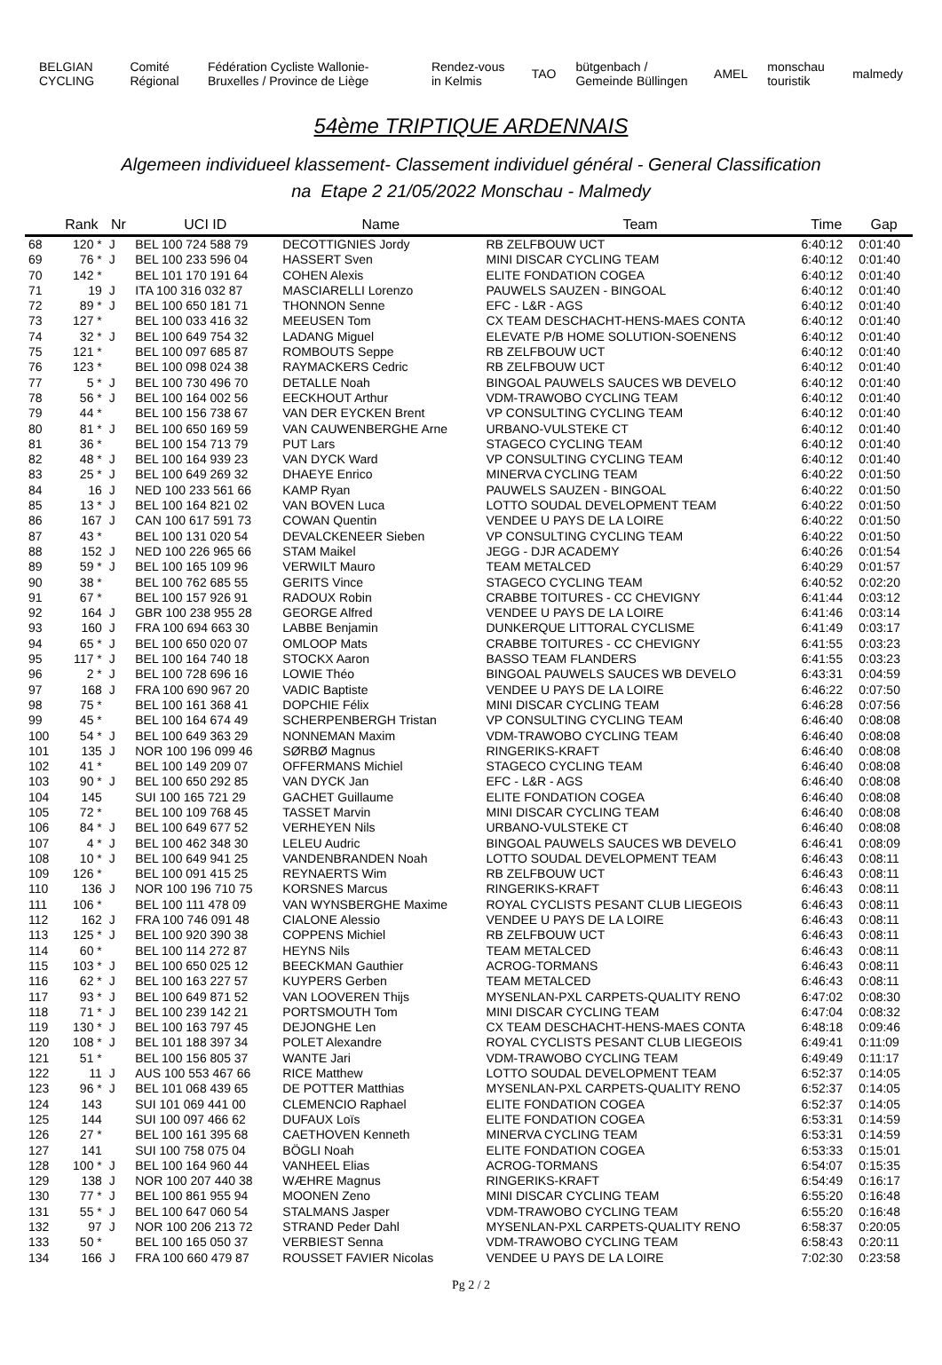BELGIAN CYCLING Comité Régional
Fédération Cycliste Wallonie-Bruxelles / Province de Liège
Rendez-vous in Kelmis TAO
bütgenbach / Gemeinde Büllingen
AMEL monschau touristik malmedy
54ème TRIPTIQUE ARDENNAIS
Algemeen individueel klassement- Classement individuel général - General Classification
na Etape 2 21/05/2022 Monschau - Malmedy
| | Rank | Nr | UCI ID | Name | Team | Time | Gap |
| --- | --- | --- | --- | --- | --- | --- | --- |
| 68 | 120 * | J | BEL 100 724 588 79 | DECOTTIGNIES Jordy | RB ZELFBOUW UCT | 6:40:12 | 0:01:40 |
| 69 | 76 * | J | BEL 100 233 596 04 | HASSERT Sven | MINI DISCAR CYCLING TEAM | 6:40:12 | 0:01:40 |
| 70 | 142 * | | BEL 101 170 191 64 | COHEN Alexis | ELITE FONDATION COGEA | 6:40:12 | 0:01:40 |
| 71 | 19 | J | ITA 100 316 032 87 | MASCIARELLI Lorenzo | PAUWELS SAUZEN - BINGOAL | 6:40:12 | 0:01:40 |
| 72 | 89 * | J | BEL 100 650 181 71 | THONNON Senne | EFC - L&R - AGS | 6:40:12 | 0:01:40 |
| 73 | 127 * | | BEL 100 033 416 32 | MEEUSEN Tom | CX TEAM DESCHACHT-HENS-MAES CONTA | 6:40:12 | 0:01:40 |
| 74 | 32 * | J | BEL 100 649 754 32 | LADANG Miguel | ELEVATE P/B HOME SOLUTION-SOENENS | 6:40:12 | 0:01:40 |
| 75 | 121 * | | BEL 100 097 685 87 | ROMBOUTS Seppe | RB ZELFBOUW UCT | 6:40:12 | 0:01:40 |
| 76 | 123 * | | BEL 100 098 024 38 | RAYMACKERS Cedric | RB ZELFBOUW UCT | 6:40:12 | 0:01:40 |
| 77 | 5 * | J | BEL 100 730 496 70 | DETALLE Noah | BINGOAL PAUWELS SAUCES WB DEVELO | 6:40:12 | 0:01:40 |
| 78 | 56 * | J | BEL 100 164 002 56 | EECKHOUT Arthur | VDM-TRAWOBO CYCLING TEAM | 6:40:12 | 0:01:40 |
| 79 | 44 * | | BEL 100 156 738 67 | VAN DER EYCKEN Brent | VP CONSULTING CYCLING TEAM | 6:40:12 | 0:01:40 |
| 80 | 81 * | J | BEL 100 650 169 59 | VAN CAUWENBERGHE Arne | URBANO-VULSTEKE CT | 6:40:12 | 0:01:40 |
| 81 | 36 * | | BEL 100 154 713 79 | PUT Lars | STAGECO CYCLING TEAM | 6:40:12 | 0:01:40 |
| 82 | 48 * | J | BEL 100 164 939 23 | VAN DYCK Ward | VP CONSULTING CYCLING TEAM | 6:40:12 | 0:01:40 |
| 83 | 25 * | J | BEL 100 649 269 32 | DHAEYE Enrico | MINERVA CYCLING TEAM | 6:40:22 | 0:01:50 |
| 84 | 16 | J | NED 100 233 561 66 | KAMP Ryan | PAUWELS SAUZEN - BINGOAL | 6:40:22 | 0:01:50 |
| 85 | 13 * | J | BEL 100 164 821 02 | VAN BOVEN Luca | LOTTO SOUDAL DEVELOPMENT TEAM | 6:40:22 | 0:01:50 |
| 86 | 167 | J | CAN 100 617 591 73 | COWAN Quentin | VENDEE U PAYS DE LA LOIRE | 6:40:22 | 0:01:50 |
| 87 | 43 * | | BEL 100 131 020 54 | DEVALCKENEER Sieben | VP CONSULTING CYCLING TEAM | 6:40:22 | 0:01:50 |
| 88 | 152 | J | NED 100 226 965 66 | STAM Maikel | JEGG - DJR ACADEMY | 6:40:26 | 0:01:54 |
| 89 | 59 * | J | BEL 100 165 109 96 | VERWILT Mauro | TEAM METALCED | 6:40:29 | 0:01:57 |
| 90 | 38 * | | BEL 100 762 685 55 | GERITS Vince | STAGECO CYCLING TEAM | 6:40:52 | 0:02:20 |
| 91 | 67 * | | BEL 100 157 926 91 | RADOUX Robin | CRABBE TOITURES - CC CHEVIGNY | 6:41:44 | 0:03:12 |
| 92 | 164 | J | GBR 100 238 955 28 | GEORGE Alfred | VENDEE U PAYS DE LA LOIRE | 6:41:46 | 0:03:14 |
| 93 | 160 | J | FRA 100 694 663 30 | LABBE Benjamin | DUNKERQUE LITTORAL CYCLISME | 6:41:49 | 0:03:17 |
| 94 | 65 * | J | BEL 100 650 020 07 | OMLOOP Mats | CRABBE TOITURES - CC CHEVIGNY | 6:41:55 | 0:03:23 |
| 95 | 117 * | J | BEL 100 164 740 18 | STOCKX Aaron | BASSO TEAM FLANDERS | 6:41:55 | 0:03:23 |
| 96 | 2 * | J | BEL 100 728 696 16 | LOWIE Théo | BINGOAL PAUWELS SAUCES WB DEVELO | 6:43:31 | 0:04:59 |
| 97 | 168 | J | FRA 100 690 967 20 | VADIC Baptiste | VENDEE U PAYS DE LA LOIRE | 6:46:22 | 0:07:50 |
| 98 | 75 * | | BEL 100 161 368 41 | DOPCHIE Félix | MINI DISCAR CYCLING TEAM | 6:46:28 | 0:07:56 |
| 99 | 45 * | | BEL 100 164 674 49 | SCHERPENBERGH Tristan | VP CONSULTING CYCLING TEAM | 6:46:40 | 0:08:08 |
| 100 | 54 * | J | BEL 100 649 363 29 | NONNEMAN Maxim | VDM-TRAWOBO CYCLING TEAM | 6:46:40 | 0:08:08 |
| 101 | 135 | J | NOR 100 196 099 46 | SØRBØ Magnus | RINGERIKS-KRAFT | 6:46:40 | 0:08:08 |
| 102 | 41 * | | BEL 100 149 209 07 | OFFERMANS Michiel | STAGECO CYCLING TEAM | 6:46:40 | 0:08:08 |
| 103 | 90 * | J | BEL 100 650 292 85 | VAN DYCK Jan | EFC - L&R - AGS | 6:46:40 | 0:08:08 |
| 104 | 145 | | SUI 100 165 721 29 | GACHET Guillaume | ELITE FONDATION COGEA | 6:46:40 | 0:08:08 |
| 105 | 72 * | | BEL 100 109 768 45 | TASSET Marvin | MINI DISCAR CYCLING TEAM | 6:46:40 | 0:08:08 |
| 106 | 84 * | J | BEL 100 649 677 52 | VERHEYEN Nils | URBANO-VULSTEKE CT | 6:46:40 | 0:08:08 |
| 107 | 4 * | J | BEL 100 462 348 30 | LELEU Audric | BINGOAL PAUWELS SAUCES WB DEVELO | 6:46:41 | 0:08:09 |
| 108 | 10 * | J | BEL 100 649 941 25 | VANDENBRANDEN Noah | LOTTO SOUDAL DEVELOPMENT TEAM | 6:46:43 | 0:08:11 |
| 109 | 126 * | | BEL 100 091 415 25 | REYNAERTS Wim | RB ZELFBOUW UCT | 6:46:43 | 0:08:11 |
| 110 | 136 | J | NOR 100 196 710 75 | KORSNES Marcus | RINGERIKS-KRAFT | 6:46:43 | 0:08:11 |
| 111 | 106 * | | BEL 100 111 478 09 | VAN WYNSBERGHE Maxime | ROYAL CYCLISTS PESANT CLUB LIEGEOIS | 6:46:43 | 0:08:11 |
| 112 | 162 | J | FRA 100 746 091 48 | CIALONE Alessio | VENDEE U PAYS DE LA LOIRE | 6:46:43 | 0:08:11 |
| 113 | 125 * | J | BEL 100 920 390 38 | COPPENS Michiel | RB ZELFBOUW UCT | 6:46:43 | 0:08:11 |
| 114 | 60 * | | BEL 100 114 272 87 | HEYNS Nils | TEAM METALCED | 6:46:43 | 0:08:11 |
| 115 | 103 * | J | BEL 100 650 025 12 | BEECKMAN Gauthier | ACROG-TORMANS | 6:46:43 | 0:08:11 |
| 116 | 62 * | J | BEL 100 163 227 57 | KUYPERS Gerben | TEAM METALCED | 6:46:43 | 0:08:11 |
| 117 | 93 * | J | BEL 100 649 871 52 | VAN LOOVEREN Thijs | MYSENLAN-PXL CARPETS-QUALITY RENO | 6:47:02 | 0:08:30 |
| 118 | 71 * | J | BEL 100 239 142 21 | PORTSMOUTH Tom | MINI DISCAR CYCLING TEAM | 6:47:04 | 0:08:32 |
| 119 | 130 * | J | BEL 100 163 797 45 | DEJONGHE Len | CX TEAM DESCHACHT-HENS-MAES CONTA | 6:48:18 | 0:09:46 |
| 120 | 108 * | J | BEL 101 188 397 34 | POLET Alexandre | ROYAL CYCLISTS PESANT CLUB LIEGEOIS | 6:49:41 | 0:11:09 |
| 121 | 51 * | | BEL 100 156 805 37 | WANTE Jari | VDM-TRAWOBO CYCLING TEAM | 6:49:49 | 0:11:17 |
| 122 | 11 | J | AUS 100 553 467 66 | RICE Matthew | LOTTO SOUDAL DEVELOPMENT TEAM | 6:52:37 | 0:14:05 |
| 123 | 96 * | J | BEL 101 068 439 65 | DE POTTER Matthias | MYSENLAN-PXL CARPETS-QUALITY RENO | 6:52:37 | 0:14:05 |
| 124 | 143 | | SUI 101 069 441 00 | CLEMENCIO Raphael | ELITE FONDATION COGEA | 6:52:37 | 0:14:05 |
| 125 | 144 | | SUI 100 097 466 62 | DUFAUX Loïs | ELITE FONDATION COGEA | 6:53:31 | 0:14:59 |
| 126 | 27 * | | BEL 100 161 395 68 | CAETHOVEN Kenneth | MINERVA CYCLING TEAM | 6:53:31 | 0:14:59 |
| 127 | 141 | | SUI 100 758 075 04 | BÖGLI Noah | ELITE FONDATION COGEA | 6:53:33 | 0:15:01 |
| 128 | 100 * | J | BEL 100 164 960 44 | VANHEEL Elias | ACROG-TORMANS | 6:54:07 | 0:15:35 |
| 129 | 138 | J | NOR 100 207 440 38 | WÆHRE Magnus | RINGERIKS-KRAFT | 6:54:49 | 0:16:17 |
| 130 | 77 * | J | BEL 100 861 955 94 | MOONEN Zeno | MINI DISCAR CYCLING TEAM | 6:55:20 | 0:16:48 |
| 131 | 55 * | J | BEL 100 647 060 54 | STALMANS Jasper | VDM-TRAWOBO CYCLING TEAM | 6:55:20 | 0:16:48 |
| 132 | 97 | J | NOR 100 206 213 72 | STRAND Peder Dahl | MYSENLAN-PXL CARPETS-QUALITY RENO | 6:58:37 | 0:20:05 |
| 133 | 50 * | | BEL 100 165 050 37 | VERBIEST Senna | VDM-TRAWOBO CYCLING TEAM | 6:58:43 | 0:20:11 |
| 134 | 166 | J | FRA 100 660 479 87 | ROUSSET FAVIER Nicolas | VENDEE U PAYS DE LA LOIRE | 7:02:30 | 0:23:58 |
Pg 2 / 2